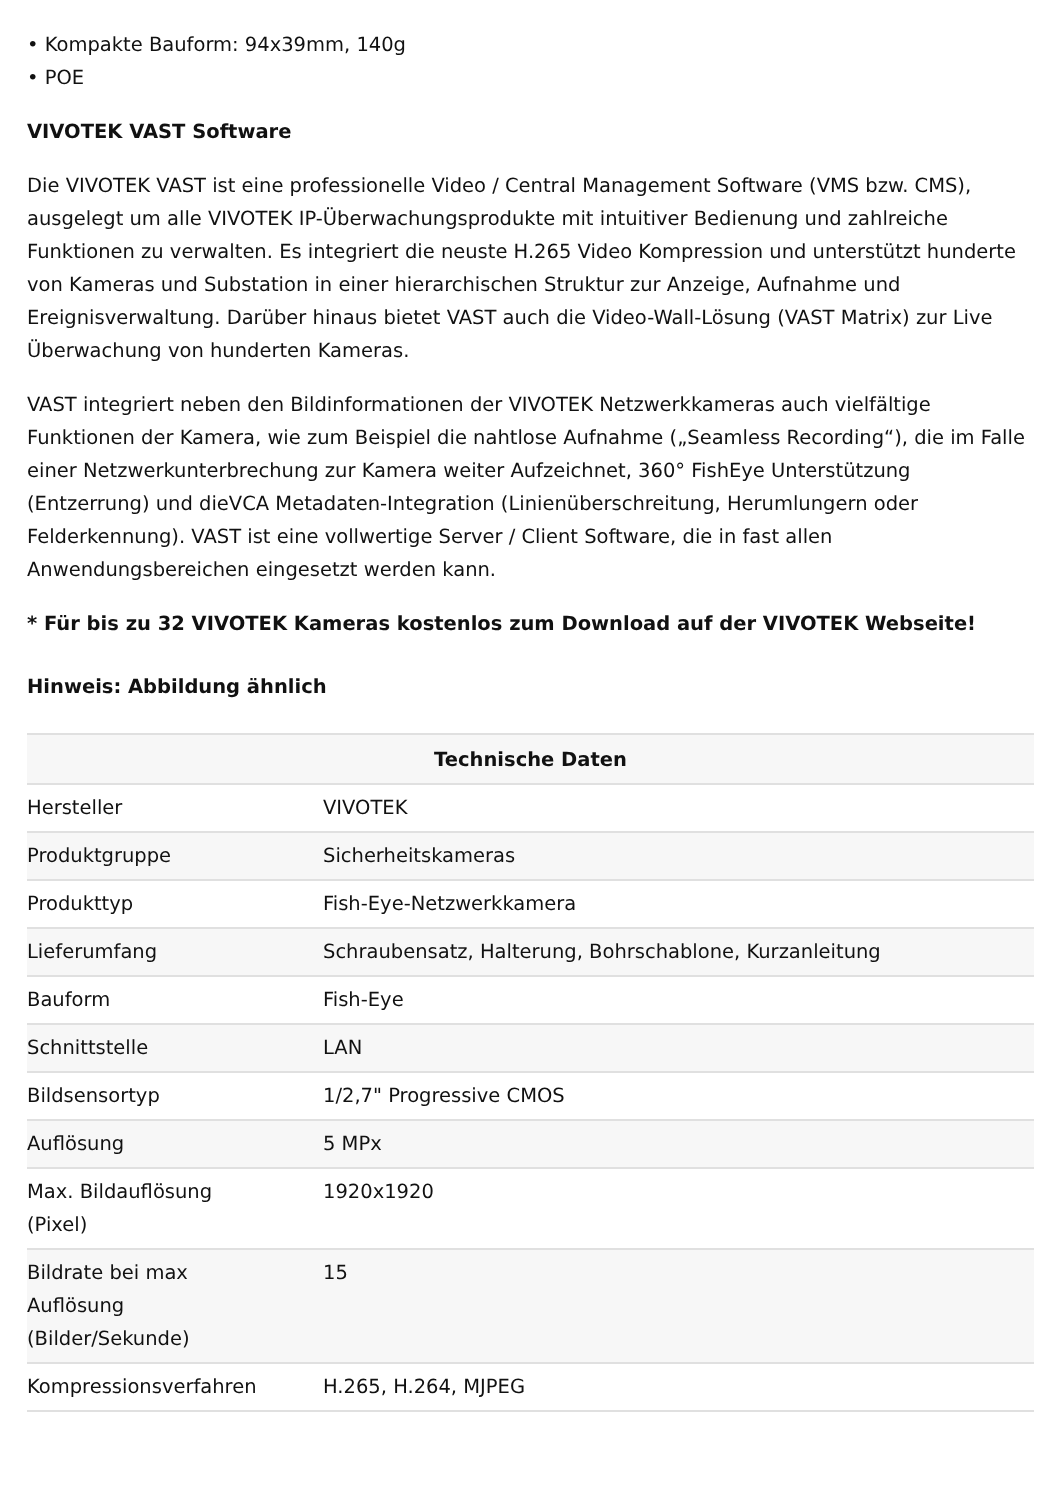• Kompakte Bauform: 94x39mm, 140g
• POE
VIVOTEK VAST Software
Die VIVOTEK VAST ist eine professionelle Video / Central Management Software (VMS bzw. CMS), ausgelegt um alle VIVOTEK IP-Überwachungsprodukte mit intuitiver Bedienung und zahlreiche Funktionen zu verwalten. Es integriert die neuste H.265 Video Kompression und unterstützt hunderte von Kameras und Substation in einer hierarchischen Struktur zur Anzeige, Aufnahme und Ereignisverwaltung. Darüber hinaus bietet VAST auch die Video-Wall-Lösung (VAST Matrix) zur Live Überwachung von hunderten Kameras.
VAST integriert neben den Bildinformationen der VIVOTEK Netzwerkkameras auch vielfältige Funktionen der Kamera, wie zum Beispiel die nahtlose Aufnahme („Seamless Recording“), die im Falle einer Netzwerkunterbrechung zur Kamera weiter Aufzeichnet, 360° FishEye Unterstützung (Entzerrung) und dieVCA Metadaten-Integration (Linienüberschreitung, Herumlungern oder Felderkennung). VAST ist eine vollwertige Server / Client Software, die in fast allen Anwendungsbereichen eingesetzt werden kann.
* Für bis zu 32 VIVOTEK Kameras kostenlos zum Download auf der VIVOTEK Webseite!
Hinweis: Abbildung ähnlich
| Technische Daten | |
| --- | --- |
| Hersteller | VIVOTEK |
| Produktgruppe | Sicherheitskameras |
| Produkttyp | Fish-Eye-Netzwerkkamera |
| Lieferumfang | Schraubensatz, Halterung, Bohrschablone, Kurzanleitung |
| Bauform | Fish-Eye |
| Schnittstelle | LAN |
| Bildsensortyp | 1/2,7" Progressive CMOS |
| Auflösung | 5 MPx |
| Max. Bildauflösung (Pixel) | 1920x1920 |
| Bildrate bei max Auflösung (Bilder/Sekunde) | 15 |
| Kompressionsverfahren | H.265, H.264, MJPEG |